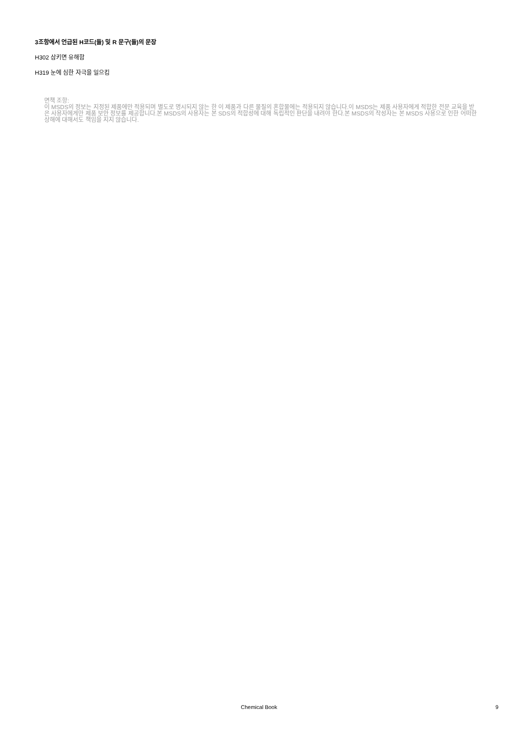3조항에서 언급된 H코드(들) 및 R 문구(들)의 문장
H302 삼키면 유해함
H319 눈에 심한 자극을 일으킴
면책 조항:
이 MSDS의 정보는 지정된 제품에만 적용되며 별도로 명시되지 않는 한 이 제품과 다른 물질의 혼합물에는 적용되지 않습니다.이 MSDS는 제품 사용자에게 적합한 전문 교육을 받은 사용자에게만 제품 보안 정보를 제공합니다.본 MSDS의 사용자는 본 SDS의 적합성에 대해 독립적인 판단을 내려야 한다.본 MSDS의 작성자는 본 MSDS 사용으로 인한 어떠한 상해에 대해서도 책임을 지지 않습니다.
Chemical Book 9